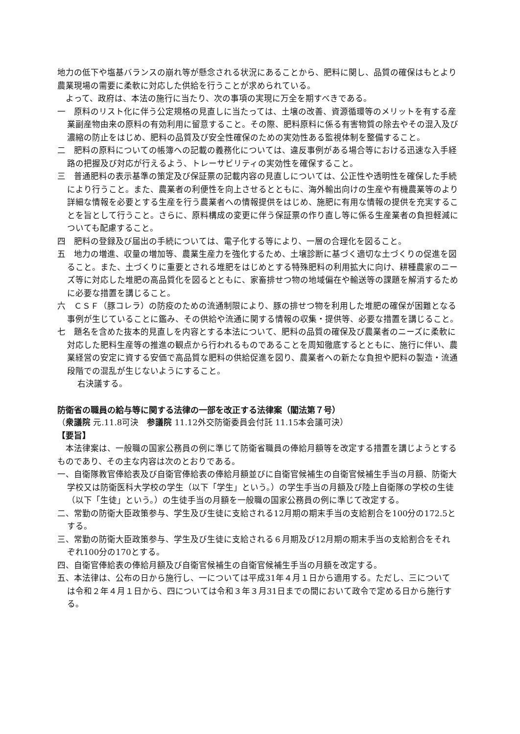地力の低下や塩基バランスの崩れ等が懸念される状況にあることから、肥料に関し、品質の確保はもとより農業現場の需要に柔軟に対応した供給を行うことが求められている。
よって、政府は、本法の施行に当たり、次の事項の実現に万全を期すべきである。
一　原料のリスト化に伴う公定規格の見直しに当たっては、土壌の改善、資源循環等のメリットを有する産業副産物由来の原料の有効利用に留意すること。その際、肥料原料に係る有害物質の除去やその混入及び濃縮の防止をはじめ、肥料の品質及び安全性確保のための実効性ある監視体制を整備すること。
二　肥料の原料についての帳簿への記載の義務化については、違反事例がある場合等における迅速な入手経路の把握及び対応が行えるよう、トレーサビリティの実効性を確保すること。
三　普通肥料の表示基準の策定及び保証票の記載内容の見直しについては、公正性や透明性を確保した手続により行うこと。また、農業者の利便性を向上させるとともに、海外輸出向けの生産や有機農業等のより詳細な情報を必要とする生産を行う農業者への情報提供をはじめ、施肥に有用な情報の提供を充実することを旨として行うこと。さらに、原料構成の変更に伴う保証票の作り直し等に係る生産業者の負担軽減についても配慮すること。
四　肥料の登録及び届出の手続については、電子化する等により、一層の合理化を図ること。
五　地力の増進、収量の増加等、農業生産力を強化するため、土壌診断に基づく適切な土づくりの促進を図ること。また、土づくりに重要とされる堆肥をはじめとする特殊肥料の利用拡大に向け、耕種農家のニーズ等に対応した堆肥の高品質化を図るとともに、家畜排せつ物の地域偏在や輸送等の課題を解消するために必要な措置を講じること。
六　ＣＳＦ（豚コレラ）の防疫のための流通制限により、豚の排せつ物を利用した堆肥の確保が困難となる事例が生じていることに鑑み、その供給や流通に関する情報の収集・提供等、必要な措置を講じること。
七　題名を含めた抜本的見直しを内容とする本法について、肥料の品質の確保及び農業者のニーズに柔軟に対応した肥料生産等の推進の観点から行われるものであることを周知徹底するとともに、施行に伴い、農業経営の安定に資する安価で高品質な肥料の供給促進を図り、農業者への新たな負担や肥料の製造・流通段階での混乱が生じないようにすること。
右決議する。
防衛省の職員の給与等に関する法律の一部を改正する法律案（閣法第７号）
（衆議院 元.11.8可決　参議院 11.12外交防衛委員会付託 11.15本会議可決）
【要旨】
本法律案は、一般職の国家公務員の例に準じて防衛省職員の俸給月額等を改定する措置を講じようとするものであり、その主な内容は次のとおりである。
一、自衛隊教官俸給表及び自衛官俸給表の俸給月額並びに自衛官候補生の自衛官候補生手当の月額、防衛大学校又は防衛医科大学校の学生（以下「学生」という。）の学生手当の月額及び陸上自衛隊の学校の生徒（以下「生徒」という。）の生徒手当の月額を一般職の国家公務員の例に準じて改定する。
二、常勤の防衛大臣政策参与、学生及び生徒に支給される12月期の期末手当の支給割合を100分の172.5とする。
三、常勤の防衛大臣政策参与、学生及び生徒に支給される６月期及び12月期の期末手当の支給割合をそれぞれ100分の170とする。
四、自衛官俸給表の俸給月額及び自衛官候補生の自衛官候補生手当の月額を改定する。
五、本法律は、公布の日から施行し、一については平成31年４月１日から適用する。ただし、三については令和２年４月１日から、四については令和３年３月31日までの間において政令で定める日から施行する。